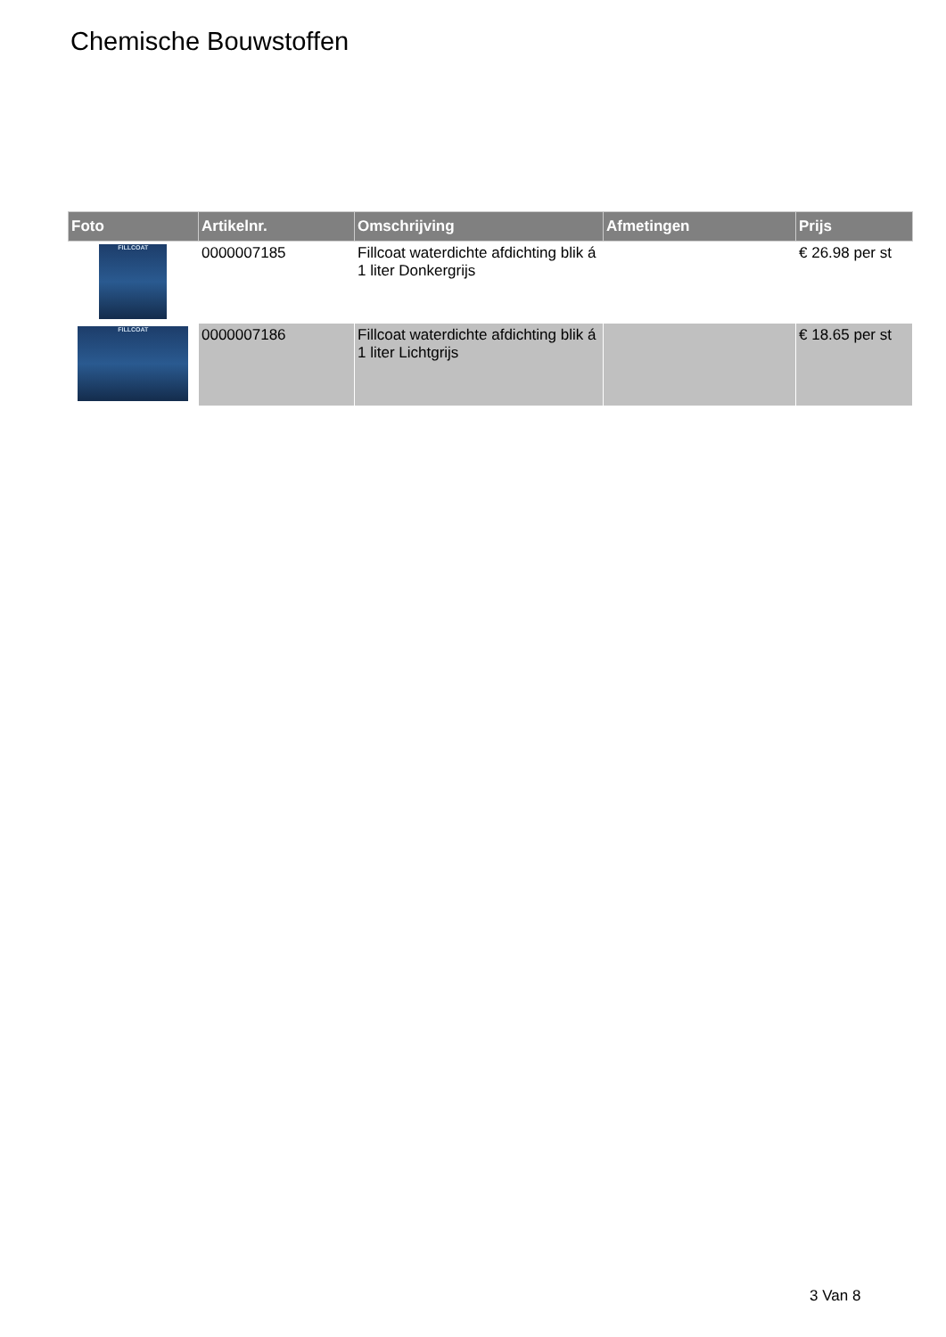Chemische Bouwstoffen
| Foto | Artikelnr. | Omschrijving | Afmetingen | Prijs |
| --- | --- | --- | --- | --- |
| FILLCOAT | 0000007185 | Fillcoat waterdichte afdichting blik á 1 liter Donkergrijs | | € 26.98 per st |
| FILLCOAT | 0000007186 | Fillcoat waterdichte afdichting blik á 1 liter Lichtgrijs | | € 18.65 per st |
3 Van 8